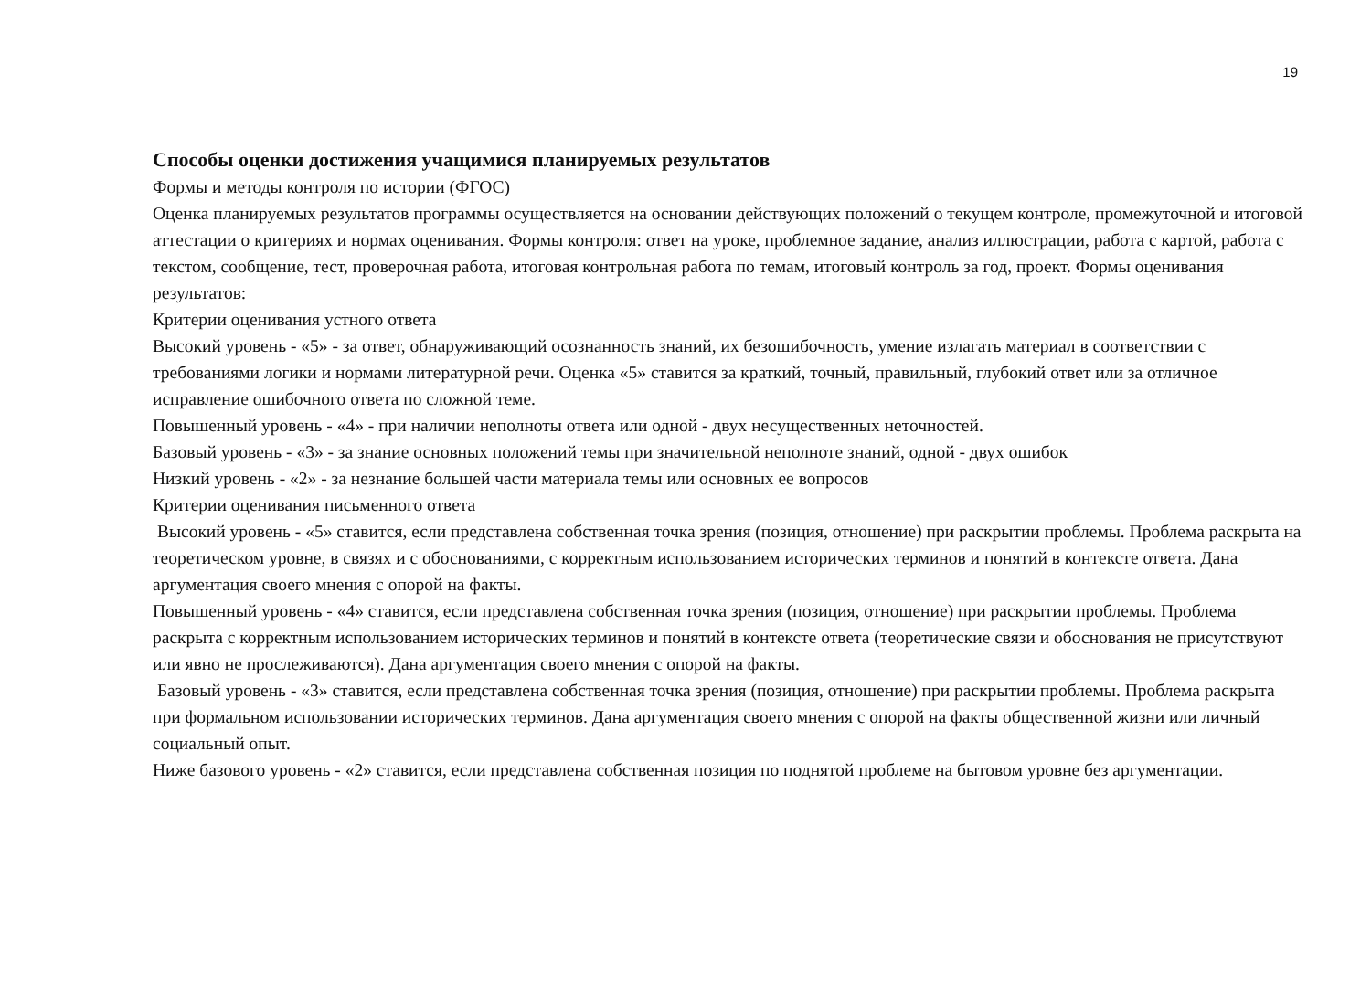19
Способы оценки достижения учащимися планируемых результатов
Формы и методы контроля по истории (ФГОС)
Оценка планируемых результатов программы осуществляется на основании действующих положений о текущем контроле, промежуточной и итоговой аттестации о критериях и нормах оценивания. Формы контроля: ответ на уроке, проблемное задание, анализ иллюстрации, работа с картой, работа с текстом, сообщение, тест, проверочная работа, итоговая контрольная работа по темам, итоговый контроль за год, проект. Формы оценивания результатов:
Критерии оценивания устного ответа
Высокий уровень - «5» - за ответ, обнаруживающий осознанность знаний, их безошибочность, умение излагать материал в соответствии с требованиями логики и нормами литературной речи. Оценка «5» ставится за краткий, точный, правильный, глубокий ответ или за отличное исправление ошибочного ответа по сложной теме.
Повышенный уровень - «4» - при наличии неполноты ответа или одной - двух несущественных неточностей.
Базовый уровень - «3» - за знание основных положений темы при значительной неполноте знаний, одной - двух ошибок
Низкий уровень - «2» - за незнание большей части материала темы или основных ее вопросов
Критерии оценивания письменного ответа
Высокий уровень - «5» ставится, если представлена собственная точка зрения (позиция, отношение) при раскрытии проблемы. Проблема раскрыта на теоретическом уровне, в связях и с обоснованиями, с корректным использованием исторических терминов и понятий в контексте ответа. Дана аргументация своего мнения с опорой на факты.
Повышенный уровень - «4» ставится, если представлена собственная точка зрения (позиция, отношение) при раскрытии проблемы. Проблема раскрыта с корректным использованием исторических терминов и понятий в контексте ответа (теоретические связи и обоснования не присутствуют или явно не прослеживаются). Дана аргументация своего мнения с опорой на факты.
Базовый уровень - «3» ставится, если представлена собственная точка зрения (позиция, отношение) при раскрытии проблемы. Проблема раскрыта при формальном использовании исторических терминов. Дана аргументация своего мнения с опорой на факты общественной жизни или личный социальный опыт.
Ниже базового уровень - «2» ставится, если представлена собственная позиция по поднятой проблеме на бытовом уровне без аргументации.